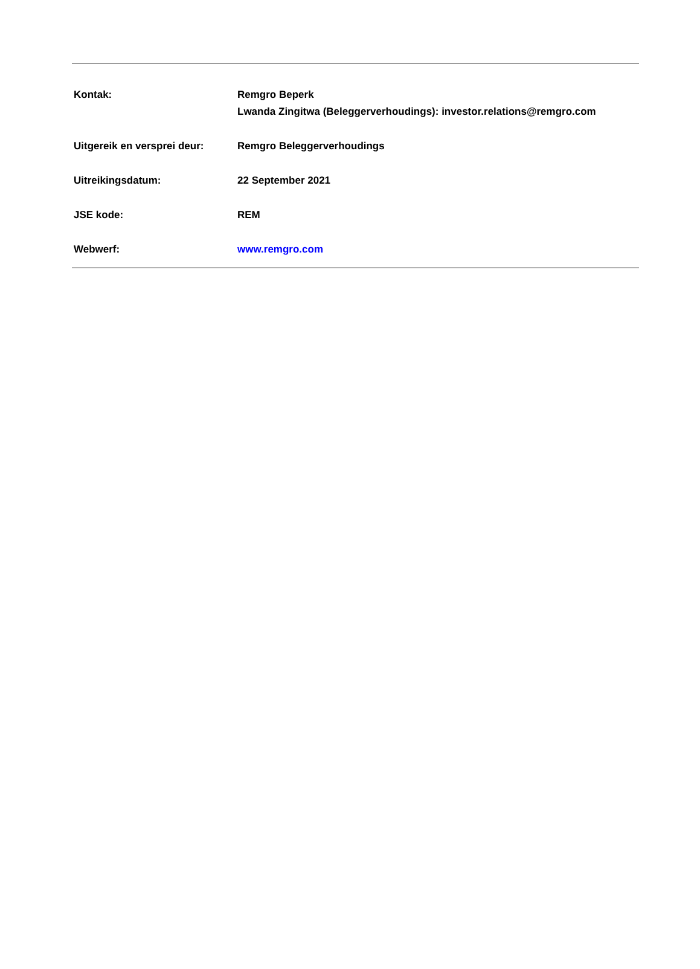Kontak: Remgro Beperk
Lwanda Zingitwa (Beleggerverhoudings): investor.relations@remgro.com
Uitgereik en versprei deur:
Remgro Beleggerverhoudings
Uitreikingsdatum: 22 September 2021
JSE kode: REM
Webwerf: www.remgro.com